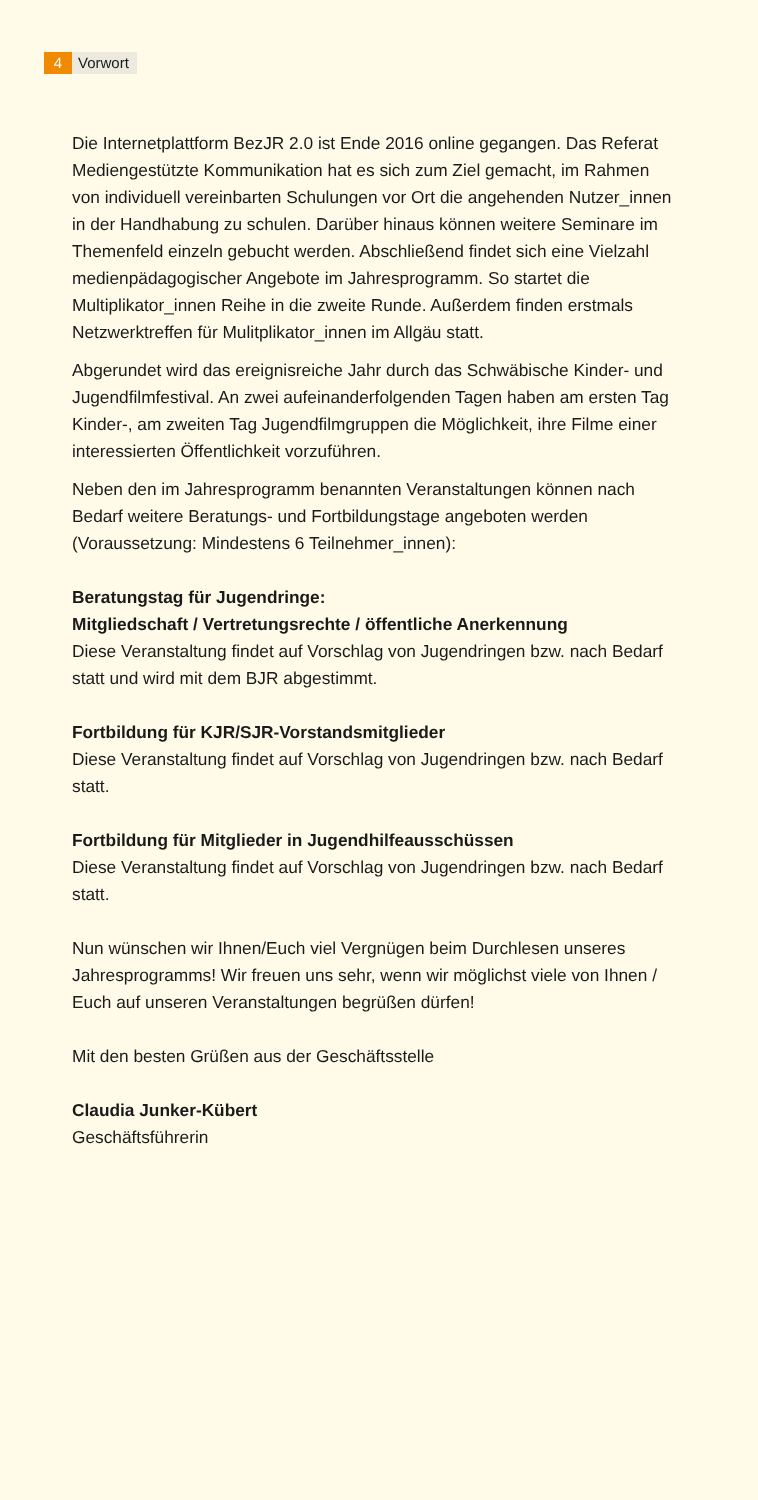4 Vorwort
Die Internetplattform BezJR 2.0 ist Ende 2016 online gegangen. Das Referat Mediengestützte Kommunikation hat es sich zum Ziel gemacht, im Rahmen von individuell vereinbarten Schulungen vor Ort die angehenden Nutzer_innen in der Handhabung zu schulen. Darüber hinaus können weitere Seminare im Themenfeld einzeln gebucht werden. Abschließend findet sich eine Vielzahl medienpädagogischer Angebote im Jahresprogramm. So startet die Multiplikator_innen Reihe in die zweite Runde. Außerdem finden erstmals Netzwerktreffen für Mulitplikator_innen im Allgäu statt.
Abgerundet wird das ereignisreiche Jahr durch das Schwäbische Kinder- und Jugendfilmfestival. An zwei aufeinanderfolgenden Tagen haben am ersten Tag Kinder-, am zweiten Tag Jugendfilmgruppen die Möglichkeit, ihre Filme einer interessierten Öffentlichkeit vorzuführen.
Neben den im Jahresprogramm benannten Veranstaltungen können nach Bedarf weitere Beratungs- und Fortbildungstage angeboten werden (Voraussetzung: Mindestens 6 Teilnehmer_innen):
Beratungstag für Jugendringe:
Mitgliedschaft / Vertretungsrechte / öffentliche Anerkennung
Diese Veranstaltung findet auf Vorschlag von Jugendringen bzw. nach Bedarf statt und wird mit dem BJR abgestimmt.
Fortbildung für KJR/SJR-Vorstandsmitglieder
Diese Veranstaltung findet auf Vorschlag von Jugendringen bzw. nach Bedarf statt.
Fortbildung für Mitglieder in Jugendhilfeausschüssen
Diese Veranstaltung findet auf Vorschlag von Jugendringen bzw. nach Bedarf statt.
Nun wünschen wir Ihnen/Euch viel Vergnügen beim Durchlesen unseres Jahresprogramms! Wir freuen uns sehr, wenn wir möglichst viele von Ihnen / Euch auf unseren Veranstaltungen begrüßen dürfen!
Mit den besten Grüßen aus der Geschäftsstelle
Claudia Junker-Kübert
Geschäftsführerin